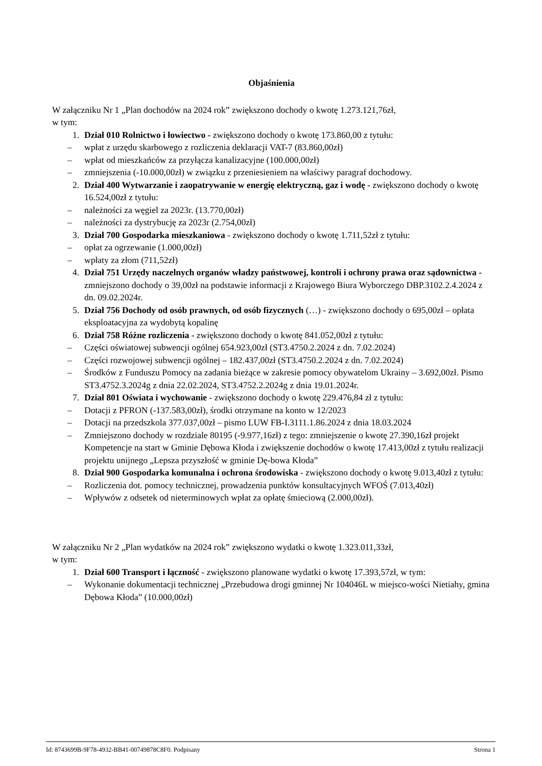Objaśnienia
W załączniku Nr 1 „Plan dochodów na 2024 rok” zwiększono dochody o kwotę 1.273.121,76zł,
w tym:
1. Dział 010 Rolnictwo i łowiectwo - zwiększono dochody o kwotę 173.860,00 z tytułu:
– wpłat z urzędu skarbowego z rozliczenia deklaracji VAT-7 (83.860,00zł)
– wpłat od mieszkańców za przyłącza kanalizacyjne (100.000,00zł)
– zmniejszenia (-10.000,00zł) w związku z przeniesieniem na właściwy paragraf dochodowy.
2. Dział 400 Wytwarzanie i zaopatrywanie w energię elektryczną, gaz i wodę - zwiększono dochody o kwotę 16.524,00zł z tytułu:
– należności za węgiel za 2023r. (13.770,00zł)
– należności za dystrybucję za 2023r (2.754,00zł)
3. Dział 700 Gospodarka mieszkaniowa - zwiększono dochody o kwotę 1.711,52zł z tytułu:
– opłat za ogrzewanie (1.000,00zł)
– wpłaty za złom (711,52zł)
4. Dział 751 Urzędy naczelnych organów władzy państwowej, kontroli i ochrony prawa oraz sądownictwa - zmniejszono dochody o 39,00zł na podstawie informacji z Krajowego Biura Wyborczego DBP.3102.2.4.2024 z dn. 09.02.2024r.
5. Dział 756 Dochody od osób prawnych, od osób fizycznych (…) - zwiększono dochody o 695,00zł – opłata eksploatacyjna za wydobytą kopalinę
6. Dział 758 Różne rozliczenia - zwiększono dochody o kwotę 841.052,00zł z tytułu:
– Części oświatowej subwencji ogólnej 654.923,00zł (ST3.4750.2.2024 z dn. 7.02.2024)
– Części rozwojowej subwencji ogólnej – 182.437,00zł (ST3.4750.2.2024 z dn. 7.02.2024)
– Środków z Funduszu Pomocy na zadania bieżące w zakresie pomocy obywatelom Ukrainy – 3.692,00zł. Pismo ST3.4752.3.2024g z dnia 22.02.2024, ST3.4752.2.2024g z dnia 19.01.2024r.
7. Dział 801 Oświata i wychowanie - zwiększono dochody o kwotę 229.476,84 zł z tytułu:
– Dotacji z PFRON (-137.583,00zł), środki otrzymane na konto w 12/2023
– Dotacji na przedszkola 377.037,00zł – pismo LUW FB-I.3111.1.86.2024 z dnia 18.03.2024
– Zmniejszono dochody w rozdziale 80195 (-9.977,16zł) z tego: zmniejszenie o kwotę 27.390,16zł projekt Kompetencje na start w Gminie Dębowa Kłoda i zwiększenie dochodów o kwotę 17.413,00zł z tytułu realizacji projektu unijnego „Lepsza przyszłość w gminie Dę-bowa Kłoda”
8. Dział 900 Gospodarka komunalna i ochrona środowiska - zwiększono dochody o kwotę 9.013,40zł z tytułu:
– Rozliczenia dot. pomocy technicznej, prowadzenia punktów konsultacyjnych WFOŚ (7.013,40zł)
– Wpływów z odsetek od nieterminowych wpłat za opłatę śmieciową (2.000,00zł).
W załączniku Nr 2 „Plan wydatków na 2024 rok” zwiększono wydatki o kwotę 1.323.011,33zł,
w tym:
1. Dział 600 Transport i łączność - zwiększono planowane wydatki o kwotę 17.393,57zł, w tym:
– Wykonanie dokumentacji technicznej „Przebudowa drogi gminnej Nr 104046L w miejsco-wości Nietiahy, gmina Dębowa Kłoda” (10.000,00zł)
Id: 8743699B-9F78-4932-BB41-00749878C8F0. Podpisany Strona 1